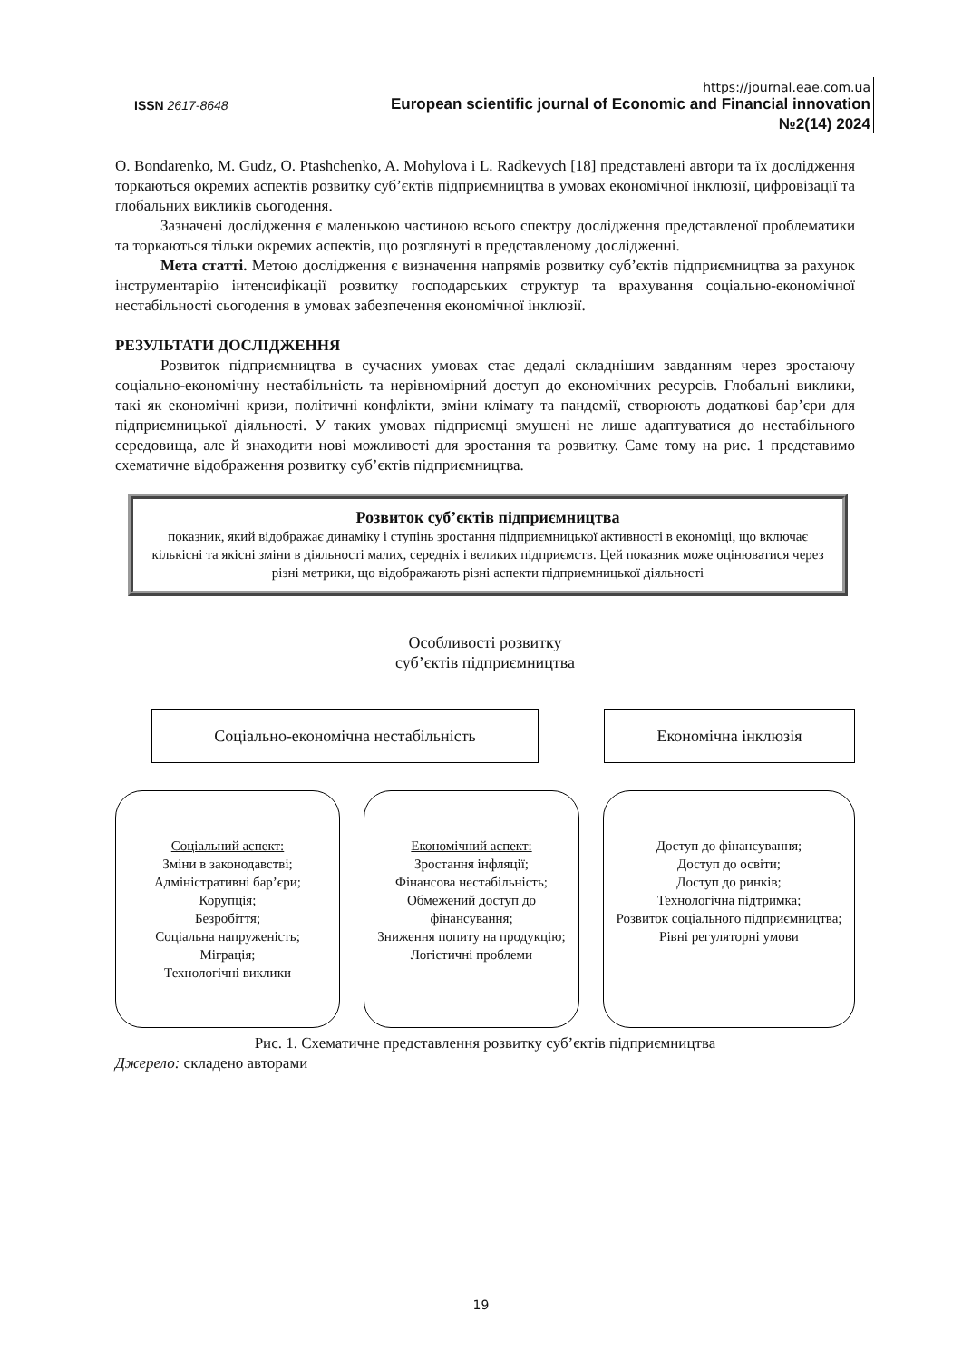https://journal.eae.com.ua
ISSN 2617-8648
European scientific journal of Economic and Financial innovation
№2(14) 2024
O. Bondarenko, M. Gudz, O. Ptashchenko, A. Mohylova і L. Radkevych [18] представлені автори та їх дослідження торкаються окремих аспектів розвитку суб’єктів підприємництва в умовах економічної інклюзії, цифровізації та глобальних викликів сьогодення.
Зазначені дослідження є маленькою частиною всього спектру дослідження представленої проблематики та торкаються тільки окремих аспектів, що розглянуті в представленому дослідженні.
Мета статті. Метою дослідження є визначення напрямів розвитку суб’єктів підприємництва за рахунок інструментарію інтенсифікації розвитку господарських структур та врахування соціально-економічної нестабільності сьогодення в умовах забезпечення економічної інклюзії.
РЕЗУЛЬТАТИ ДОСЛІДЖЕННЯ
Розвиток підприємництва в сучасних умовах стає дедалі складнішим завданням через зростаючу соціально-економічну нестабільність та нерівномірний доступ до економічних ресурсів. Глобальні виклики, такі як економічні кризи, політичні конфлікти, зміни клімату та пандемії, створюють додаткові бар’єри для підприємницької діяльності. У таких умовах підприємці змушені не лише адаптуватися до нестабільного середовища, але й знаходити нові можливості для зростання та розвитку. Саме тому на рис. 1 представимо схематичне відображення розвитку суб’єктів підприємництва.
Розвиток суб’єктів підприємництва
показник, який відображає динаміку і ступінь зростання підприємницької активності в економіці, що включає кількісні та якісні зміни в діяльності малих, середніх і великих підприємств. Цей показник може оцінюватися через різні метрики, що відображають різні аспекти підприємницької діяльності
Особливості розвитку
суб’єктів підприємництва
Соціально-економічна нестабільність Економічна інклюзія
Соціальний аспект:
Зміни в законодавстві;
Адміністративні бар’єри;
Корупція;
Безробіття;
Соціальна напруженість;
Міграція;
Технологічні виклики
Економічний аспект:
Зростання інфляції;
Фінансова нестабільність;
Обмежений доступ до фінансування;
Зниження попиту на продукцію;
Логістичні проблеми
Доступ до фінансування;
Доступ до освіти;
Доступ до ринків;
Технологічна підтримка;
Розвиток соціального підприємництва;
Рівні регуляторні умови
Рис. 1. Схематичне представлення розвитку суб’єктів підприємництва
Джерело: складено авторами
19